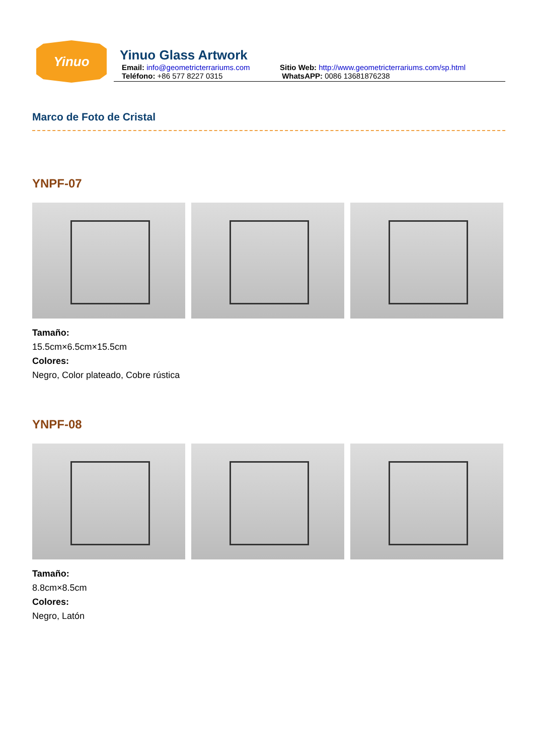Yinuo
Yinuo Glass Artwork
Email: info@geometricterrariums.com Sitio Web: http://www.geometricterrariums.com/sp.html
Teléfono: +86 577 8227 0315 WhatsAPP: 0086 13681876238
Marco de Foto de Cristal
YNPF-07
Tamaño:
15.5cm×6.5cm×15.5cm
Colores:
Negro, Color plateado, Cobre rústica
YNPF-08
Tamaño:
8.8cm×8.5cm
Colores:
Negro, Latón